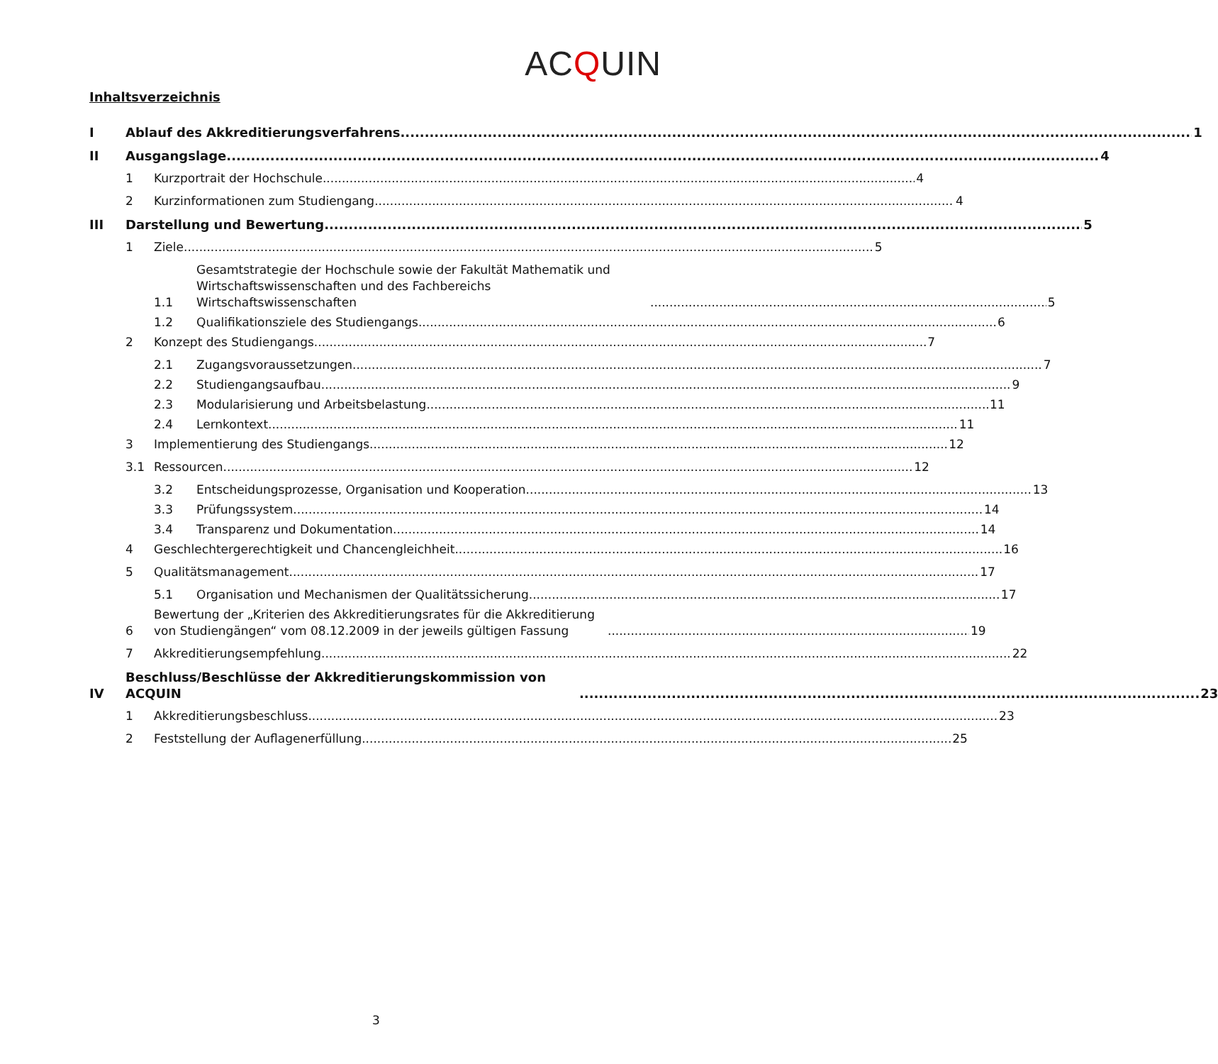ACQUIN
Inhaltsverzeichnis
I Ablauf des Akkreditierungsverfahrens 1
II Ausgangslage 4
1 Kurzportrait der Hochschule 4
2 Kurzinformationen zum Studiengang 4
III Darstellung und Bewertung 5
1 Ziele 5
1.1 Gesamtstrategie der Hochschule sowie der Fakultät Mathematik und Wirtschaftswissenschaften und des Fachbereichs Wirtschaftswissenschaften 5
1.2 Qualifikationsziele des Studiengangs 6
2 Konzept des Studiengangs 7
2.1 Zugangsvoraussetzungen 7
2.2 Studiengangsaufbau 9
2.3 Modularisierung und Arbeitsbelastung 11
2.4 Lernkontext 11
3 Implementierung des Studiengangs 12
3.1 Ressourcen 12
3.2 Entscheidungsprozesse, Organisation und Kooperation 13
3.3 Prüfungssystem 14
3.4 Transparenz und Dokumentation 14
4 Geschlechtergerechtigkeit und Chancengleichheit 16
5 Qualitätsmanagement 17
5.1 Organisation und Mechanismen der Qualitätssicherung 17
6 Bewertung der „Kriterien des Akkreditierungsrates für die Akkreditierung von Studiengängen“ vom 08.12.2009 in der jeweils gültigen Fassung 19
7 Akkreditierungsempfehlung 22
IV Beschluss/Beschlüsse der Akkreditierungskommission von ACQUIN 23
1 Akkreditierungsbeschluss 23
2 Feststellung der Auflagenerfüllung 25
3